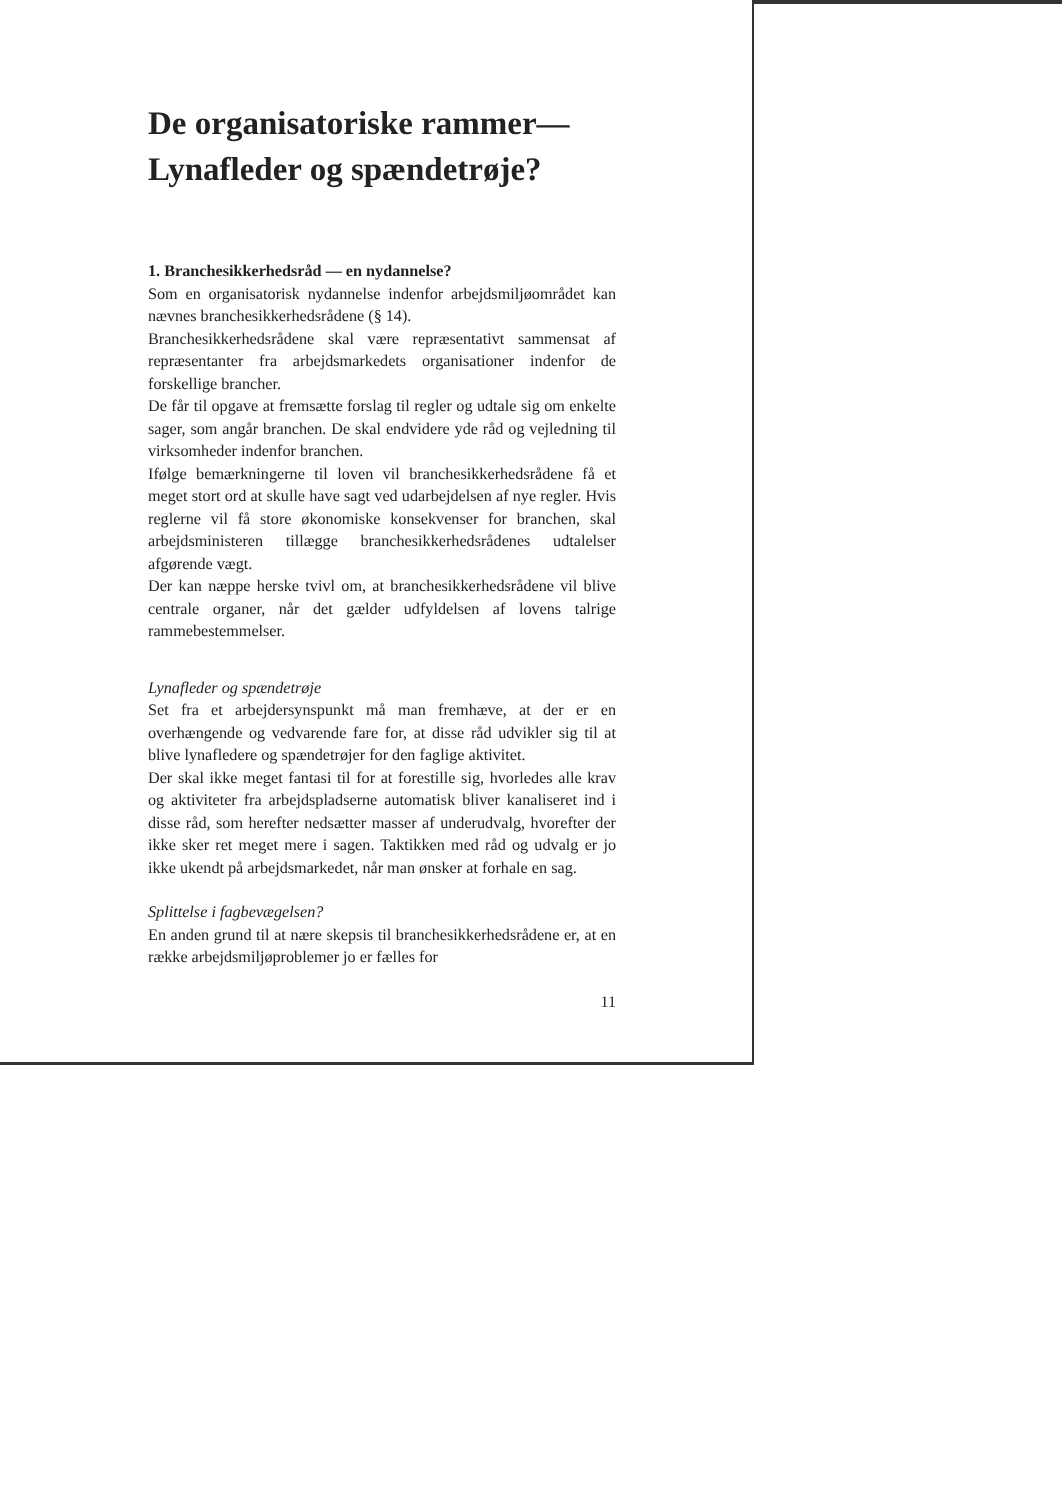De organisatoriske rammer—
Lynafleder og spændetrøje?
1. Branchesikkerhedsråd — en nydannelse?
Som en organisatorisk nydannelse indenfor arbejdsmiljøområdet kan nævnes branchesikkerhedsrådene (§ 14).
Branchesikkerhedsrådene skal være repræsentativt sammensat af repræsentanter fra arbejdsmarkedets organisationer indenfor de forskellige brancher.
De får til opgave at fremsætte forslag til regler og udtale sig om enkelte sager, som angår branchen. De skal endvidere yde råd og vejledning til virksomheder indenfor branchen.
Ifølge bemærkningerne til loven vil branchesikkerhedsrådene få et meget stort ord at skulle have sagt ved udarbejdelsen af nye regler. Hvis reglerne vil få store økonomiske konsekvenser for branchen, skal arbejdsministeren tillægge branchesikkerhedsrådenes udtalelser afgørende vægt.
Der kan næppe herske tvivl om, at branchesikkerhedsrådene vil blive centrale organer, når det gælder udfyldelsen af lovens talrige rammebestemmelser.
Lynafleder og spændetrøje
Set fra et arbejdersynspunkt må man fremhæve, at der er en overhængende og vedvarende fare for, at disse råd udvikler sig til at blive lynafledere og spændetrøjer for den faglige aktivitet.
Der skal ikke meget fantasi til for at forestille sig, hvorledes alle krav og aktiviteter fra arbejdspladserne automatisk bliver kanaliseret ind i disse råd, som herefter nedsætter masser af underudvalg, hvorefter der ikke sker ret meget mere i sagen. Taktikken med råd og udvalg er jo ikke ukendt på arbejdsmarkedet, når man ønsker at forhale en sag.
Splittelse i fagbevægelsen?
En anden grund til at nære skepsis til branchesikkerhedsrådene er, at en række arbejdsmiljøproblemer jo er fælles for
11